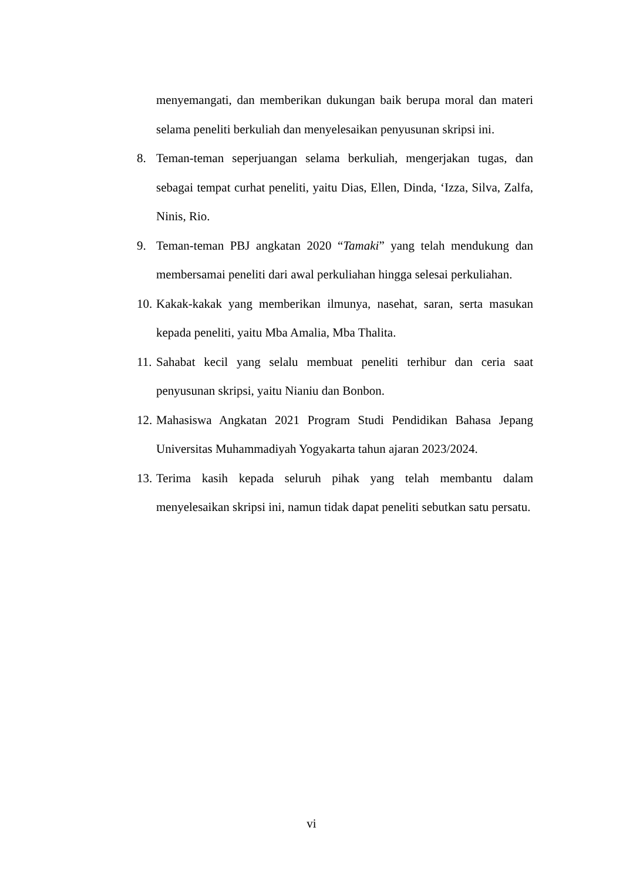menyemangati, dan memberikan dukungan baik berupa moral dan materi selama peneliti berkuliah dan menyelesaikan penyusunan skripsi ini.
8. Teman-teman seperjuangan selama berkuliah, mengerjakan tugas, dan sebagai tempat curhat peneliti, yaitu Dias, Ellen, Dinda, ‘Izza, Silva, Zalfa, Ninis, Rio.
9. Teman-teman PBJ angkatan 2020 “Tamaki” yang telah mendukung dan membersamai peneliti dari awal perkuliahan hingga selesai perkuliahan.
10. Kakak-kakak yang memberikan ilmunya, nasehat, saran, serta masukan kepada peneliti, yaitu Mba Amalia, Mba Thalita.
11. Sahabat kecil yang selalu membuat peneliti terhibur dan ceria saat penyusunan skripsi, yaitu Nianiu dan Bonbon.
12. Mahasiswa Angkatan 2021 Program Studi Pendidikan Bahasa Jepang Universitas Muhammadiyah Yogyakarta tahun ajaran 2023/2024.
13. Terima kasih kepada seluruh pihak yang telah membantu dalam menyelesaikan skripsi ini, namun tidak dapat peneliti sebutkan satu persatu.
vi